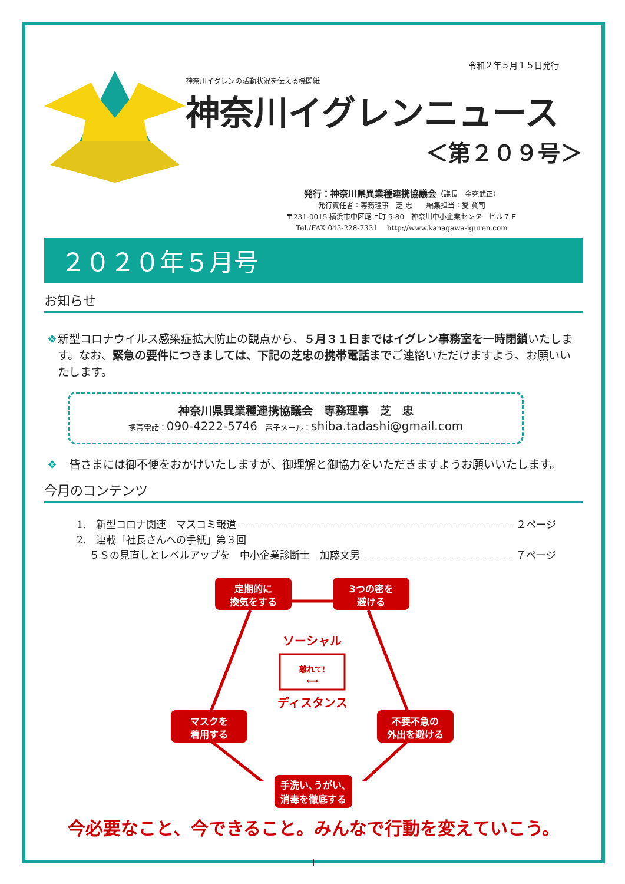令和２年５月１５日発行
神奈川イグレンの活動状況を伝える機関紙
神奈川イグレンニュース
＜第２０９号＞
発行：神奈川県異業種連携協議会（議長　金究武正）
発行責任者：専務理事　芝 忠　　編集担当：愛 賢司
〒231-0015 横浜市中区尾上町 5-80　神奈川中小企業センタービル７Ｆ
Tel./FAX 045-228-7331　 http://www.kanagawa-iguren.com
２０２０年５月号
お知らせ
❖ 新型コロナウイルス感染症拡大防止の観点から、５月３１日まではイグレン事務室を一時閉鎖いたします。なお、緊急の要件につきましては、下記の芝忠の携帯電話までご連絡いただけますよう、お願いいたします。
神奈川県異業種連携協議会　専務理事　芝　忠
携帯電話：090-4222-5746　電子メール：shiba.tadashi@gmail.com
❖ 皆さまには御不便をおかけいたしますが、御理解と御協力をいただきますようお願いいたします。
今月のコンテンツ
1.　新型コロナ関連　マスコミ報道 ２ページ
2.　連載「社長さんへの手紙」第３回
　 ５Ｓの見直しとレベルアップを　中小企業診断士　加藤文男 ７ページ
定期的に
換気をする
3つの密を
避ける
マスクを
着用する
不要不急の
外出を避ける
ソーシャル
離れて!
⟷
ディスタンス
手洗い､うがい､
消毒を徹底する
今必要なこと、今できること。みんなで行動を変えていこう。
1